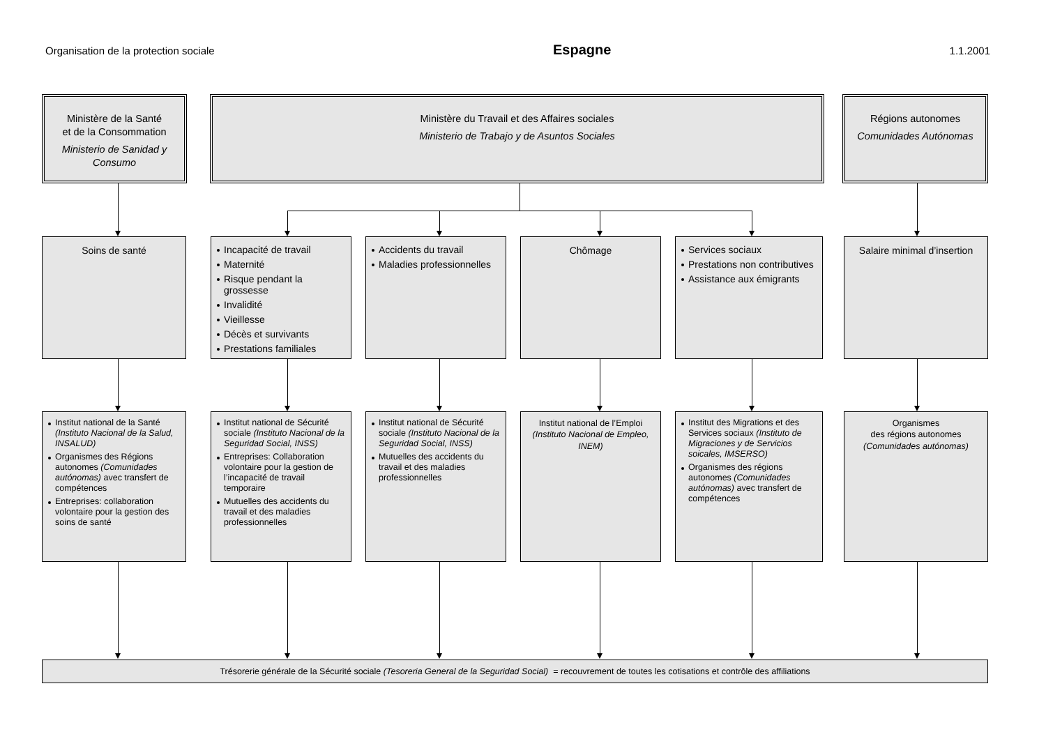Organisation de la protection sociale Espagne 1.1.2001
Ministère de la Santé
et de la Consommation
Ministerio de Sanidad y Consumo
Ministère du Travail et des Affaires sociales
Ministerio de Trabajo y de Asuntos Sociales
Régions autonomes
Comunidades Autónomas
Soins de santé
Incapacité de travail
Maternité
Risque pendant la grossesse
Invalidité
Vieillesse
Décès et survivants
Prestations familiales
Accidents du travail
Maladies professionnelles
Chômage
Services sociaux
Prestations non contributives
Assistance aux émigrants
Salaire minimal d’insertion
Institut national de la Santé (Instituto Nacional de la Salud, INSALUD)
Organismes des Régions autonomes (Comunidades autónomas) avec transfert de compétences
Entreprises: collaboration volontaire pour la gestion des soins de santé
Institut national de Sécurité sociale (Instituto Nacional de la Seguridad Social, INSS)
Entreprises: Collaboration volontaire pour la gestion de l’incapacité de travail temporaire
Mutuelles des accidents du travail et des maladies professionnelles
Institut national de Sécurité sociale (Instituto Nacional de la Seguridad Social, INSS)
Mutuelles des accidents du travail et des maladies professionnelles
Institut national de l’Emploi (Instituto Nacional de Empleo, INEM)
Institut des Migrations et des Services sociaux (Instituto de Migraciones y de Servicios soicales, IMSERSO)
Organismes des régions autonomes (Comunidades autónomas) avec transfert de compétences
Organismes
des régions autonomes
(Comunidades autónomas)
Trésorerie générale de la Sécurité sociale (Tesoreria General de la Seguridad Social) = recouvrement de toutes les cotisations et contrôle des affiliations